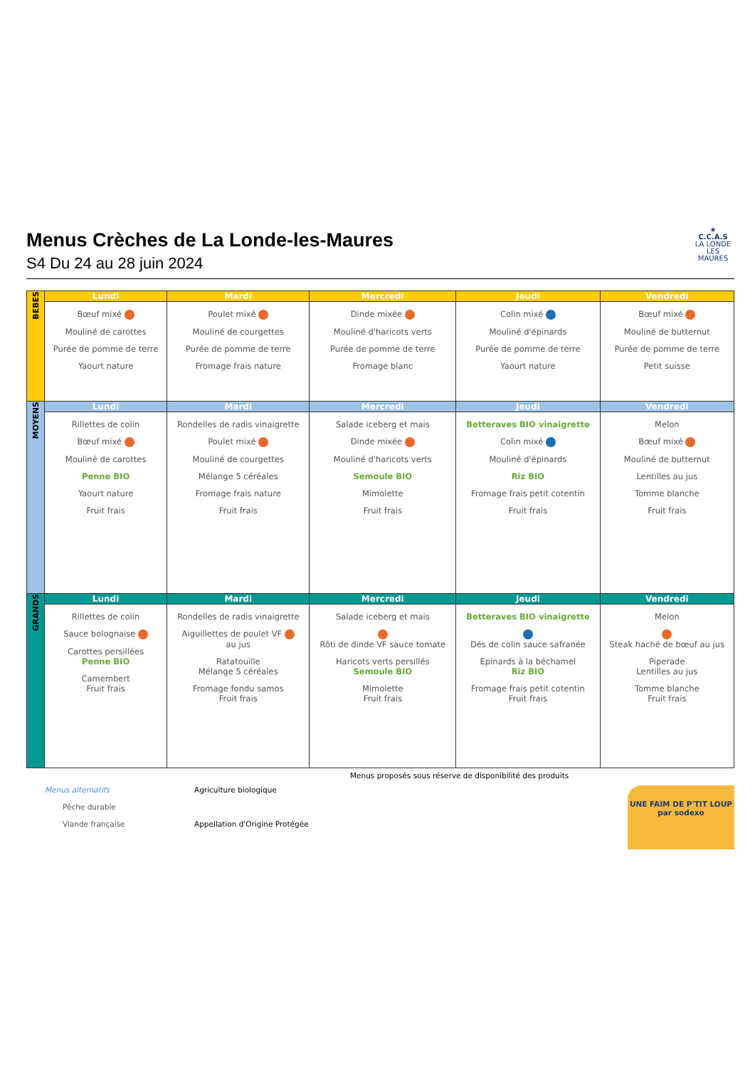★
C.C.A.S
LA LONDE
LES MAURES
Menus Crèches de La Londe-les-Maures
S4 Du 24 au 28 juin 2024
| BEBES | Lundi | Mardi | Mercredi | Jeudi | Vendredi |
| | Bœuf mixé Mouliné de carottes Purée de pomme de terre Yaourt nature | Poulet mixé Mouliné de courgettes Purée de pomme de terre Fromage frais nature | Dinde mixée Mouliné d'haricots verts Purée de pomme de terre Fromage blanc | Colin mixé Mouliné d'épinards Purée de pomme de terre Yaourt nature | Bœuf mixé Mouliné de butternut Purée de pomme de terre Petit suisse |
| MOYENS | Lundi | Mardi | Mercredi | Jeudi | Vendredi |
| | Rillettes de colin Bœuf mixé Mouliné de carottes Penne BIO Yaourt nature Fruit frais | Rondelles de radis vinaigrette Poulet mixé Mouliné de courgettes Mélange 5 céréales Fromage frais nature Fruit frais | Salade iceberg et mais Dinde mixée Mouliné d'haricots verts Semoule BIO Mimolette Fruit frais | Betteraves BIO vinaigrette Colin mixé Mouliné d'épinards Riz BIO Fromage frais petit cotentin Fruit frais | Melon Bœuf mixé Mouliné de butternut Lentilles au jus Tomme blanche Fruit frais |
| GRANDS | Lundi | Mardi | Mercredi | Jeudi | Vendredi |
| | Rillettes de colin Sauce bolognaise Carottes persillées Penne BIO Camembert Fruit frais | Rondelles de radis vinaigrette Aiguillettes de poulet VF au jus Ratatouille Mélange 5 céréales Fromage fondu samos Fruit frais | Salade iceberg et mais Rôti de dinde VF sauce tomate Haricots verts persillés Semoule BIO Mimolette Fruit frais | Betteraves BIO vinaigrette Dés de colin sauce safranée Epinards à la béchamel Riz BIO Fromage frais petit cotentin Fruit frais | Melon Steak haché de bœuf au jus Piperade Lentilles au jus Tomme blanche Fruit frais |
Menus proposés sous réserve de disponibilité des produits
Menus alternatifs
Pêche durable
Viande française
Agriculture biologique
Appellation d'Origine Protégée
UNE FAIM DE P'TIT LOUP
par sodexo